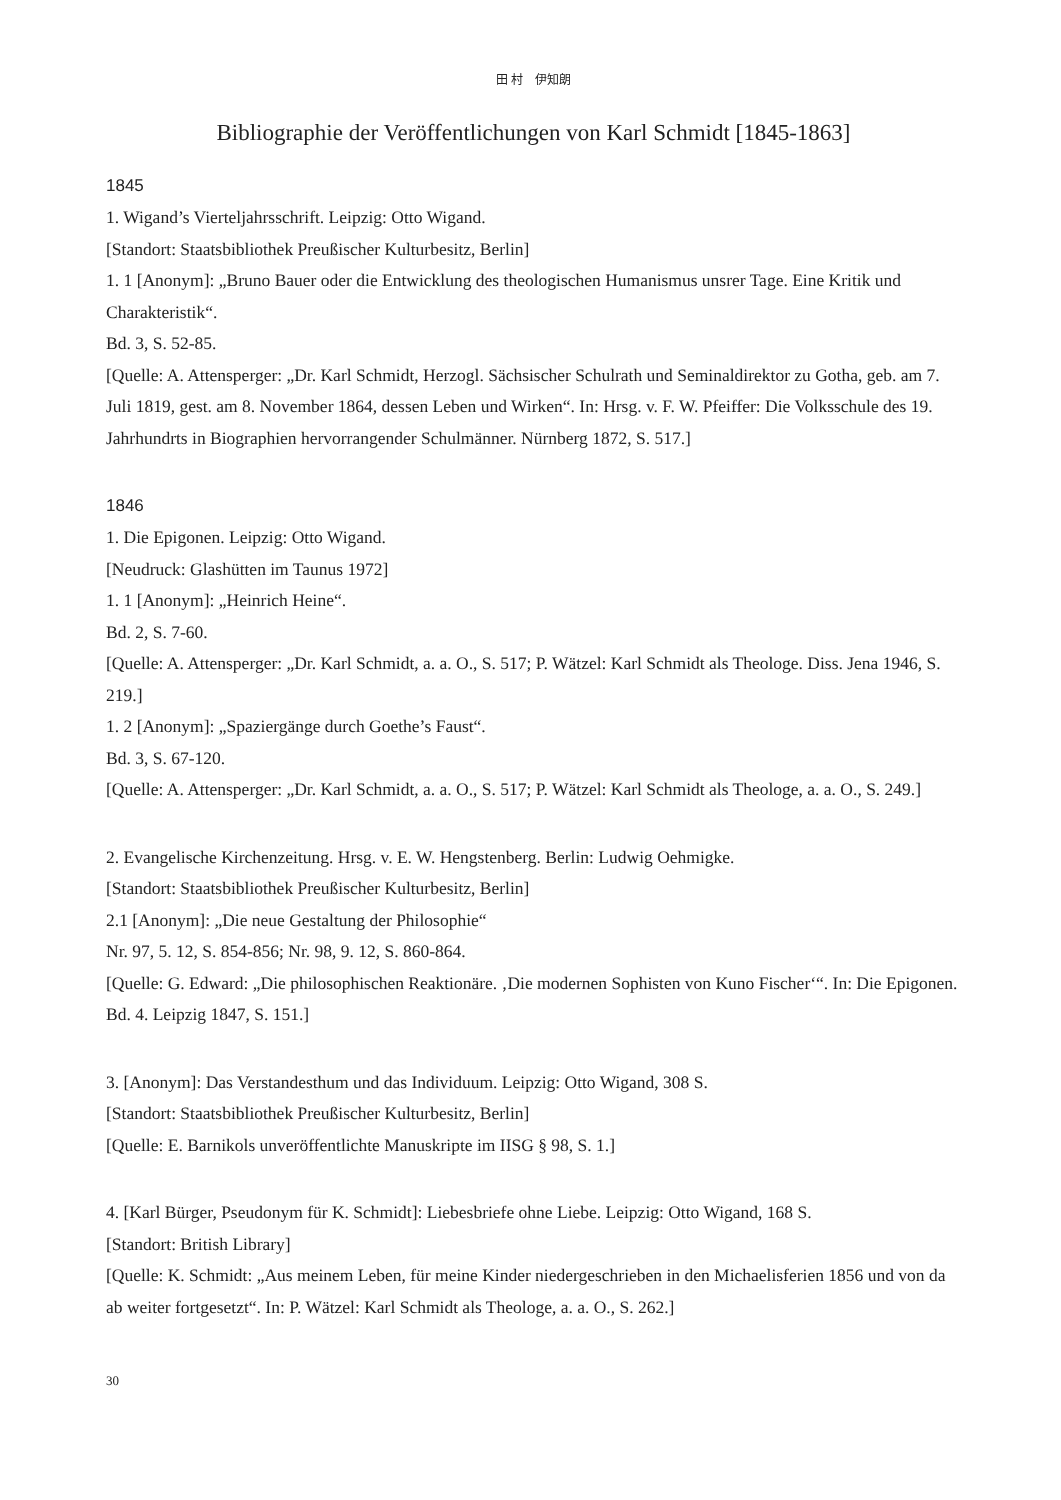田 村　伊知朗
Bibliographie der Veröffentlichungen von Karl Schmidt [1845-1863]
1845
1. Wigand’s Vierteljahrsschrift. Leipzig: Otto Wigand.
[Standort: Staatsbibliothek Preußischer Kulturbesitz, Berlin]
1. 1 [Anonym]: „Bruno Bauer oder die Entwicklung des theologischen Humanismus unsrer Tage. Eine Kritik und Charakteristik“.
Bd. 3, S. 52-85.
[Quelle: A. Attensperger: „Dr. Karl Schmidt, Herzogl. Sächsischer Schulrath und Seminaldirektor zu Gotha, geb. am 7. Juli 1819, gest. am 8. November 1864, dessen Leben und Wirken“. In: Hrsg. v. F. W. Pfeiffer: Die Volksschule des 19. Jahrhundrts in Biographien hervorrangender Schulmänner. Nürnberg 1872, S. 517.]
1846
1. Die Epigonen. Leipzig: Otto Wigand.
[Neudruck: Glashütten im Taunus 1972]
1. 1 [Anonym]: „Heinrich Heine“.
Bd. 2, S. 7-60.
[Quelle: A. Attensperger: „Dr. Karl Schmidt, a. a. O., S. 517; P. Wätzel: Karl Schmidt als Theologe. Diss. Jena 1946, S. 219.]
1. 2 [Anonym]: „Spaziergänge durch Goethe’s Faust“.
Bd. 3, S. 67-120.
[Quelle: A. Attensperger: „Dr. Karl Schmidt, a. a. O., S. 517; P. Wätzel: Karl Schmidt als Theologe, a. a. O., S. 249.]
2. Evangelische Kirchenzeitung. Hrsg. v. E. W. Hengstenberg. Berlin: Ludwig Oehmigke.
[Standort: Staatsbibliothek Preußischer Kulturbesitz, Berlin]
2.1 [Anonym]: „Die neue Gestaltung der Philosophie“
Nr. 97, 5. 12, S. 854-856; Nr. 98, 9. 12, S. 860-864.
[Quelle: G. Edward: „Die philosophischen Reaktionäre. ‚Die modernen Sophisten von Kuno Fischer‘“. In: Die Epigonen. Bd. 4. Leipzig 1847, S. 151.]
3. [Anonym]: Das Verstandesthum und das Individuum. Leipzig: Otto Wigand, 308 S.
[Standort: Staatsbibliothek Preußischer Kulturbesitz, Berlin]
[Quelle: E. Barnikols unveröffentlichte Manuskripte im IISG § 98, S. 1.]
4. [Karl Bürger, Pseudonym für K. Schmidt]: Liebesbriefe ohne Liebe. Leipzig: Otto Wigand, 168 S.
[Standort: British Library]
[Quelle: K. Schmidt: „Aus meinem Leben, für meine Kinder niedergeschrieben in den Michaelisferien 1856 und von da ab weiter fortgesetzt“. In: P. Wätzel: Karl Schmidt als Theologe, a. a. O., S. 262.]
30